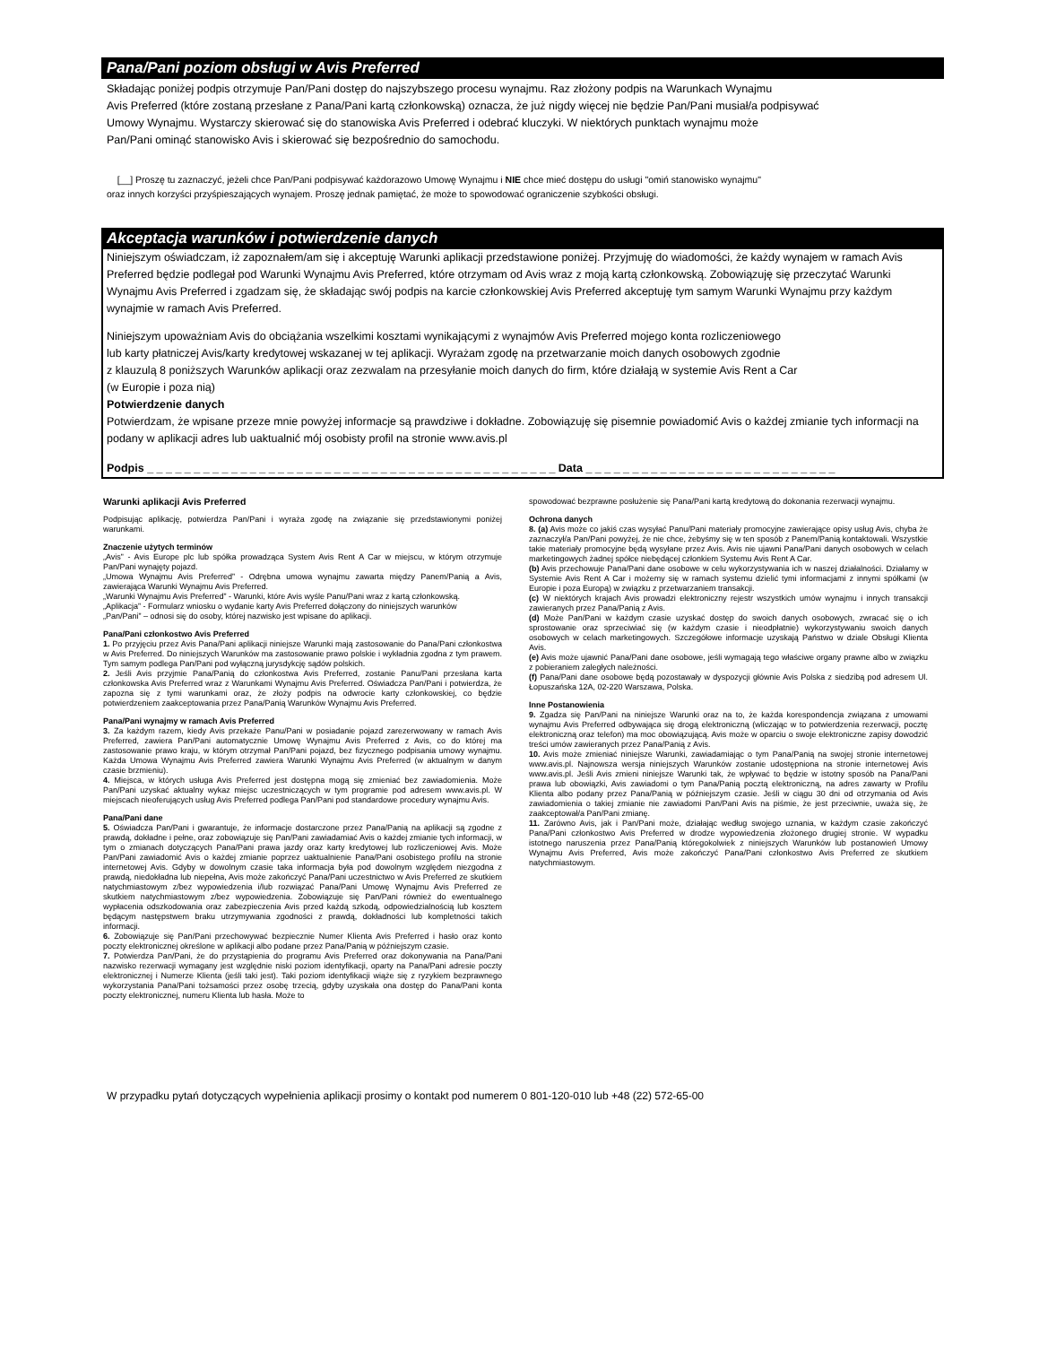Pana/Pani poziom obsługi w Avis Preferred
Składając poniżej podpis otrzymuje Pan/Pani dostęp do najszybszego procesu wynajmu. Raz złożony podpis na Warunkach Wynajmu
Avis Preferred (które zostaną przesłane z Pana/Pani kartą członkowską) oznacza, że już nigdy więcej nie będzie Pan/Pani musiał/a podpisywać
Umowy Wynajmu. Wystarczy skierować się do stanowiska Avis Preferred i odebrać kluczyki. W niektórych punktach wynajmu może
Pan/Pani ominąć stanowisko Avis i skierować się bezpośrednio do samochodu.
[__] Proszę tu zaznaczyć, jeżeli chce Pan/Pani podpisywać każdorazowo Umowę Wynajmu i NIE chce mieć dostępu do usługi "omiń stanowisko wynajmu"
oraz innych korzyści przyśpieszających wynajem. Proszę jednak pamiętać, że może to spowodować ograniczenie szybkości obsługi.
Akceptacja warunków i potwierdzenie danych
Niniejszym oświadczam, iż zapoznałem/am się i akceptuję Warunki aplikacji przedstawione poniżej. Przyjmuję do wiadomości, że każdy wynajem w ramach Avis Preferred będzie podlegał pod Warunki Wynajmu Avis Preferred, które otrzymam od Avis wraz z moją kartą członkowską. Zobowiązuję się przeczytać Warunki Wynajmu Avis Preferred i zgadzam się, że składając swój podpis na karcie członkowskiej Avis Preferred akceptuję tym samym Warunki Wynajmu przy każdym wynajmie w ramach Avis Preferred.
Niniejszym upoważniam Avis do obciążania wszelkimi kosztami wynikającymi z wynajmów Avis Preferred mojego konta rozliczeniowego
lub karty płatniczej Avis/karty kredytowej wskazanej w tej aplikacji. Wyrażam zgodę na przetwarzanie moich danych osobowych zgodnie
z klauzulą 8 poniższych Warunków aplikacji oraz zezwalam na przesyłanie moich danych do firm, które działają w systemie Avis Rent a Car
(w Europie i poza nią)
Potwierdzenie danych
Potwierdzam, że wpisane przeze mnie powyżej informacje są prawdziwe i dokładne. Zobowiązuję się pisemnie powiadomić Avis o każdej zmianie tych informacji na podany w aplikacji adres lub uaktualnić mój osobisty profil na stronie www.avis.pl
Podpis _ _ _ _ _ _ _ _ _ _ _ _ _ _ _ _ _ _ _ _ _ _ _ _ _ _ _ _ _ _ _ _ _ _ _ _ _ _ _ _ _ _ _ _ Data _ _ _ _ _ _ _ _ _ _ _ _ _ _ _ _ _ _ _ _ _ _ _ _ _ _ _
Warunki aplikacji Avis Preferred
Podpisując aplikację, potwierdza Pan/Pani i wyraża zgodę na związanie się przedstawionymi poniżej warunkami.
Znaczenie użytych terminów
„Avis” - Avis Europe plc lub spółka prowadząca System Avis Rent A Car w miejscu, w którym otrzymuje Pan/Pani wynajęty pojazd.
„Umowa Wynajmu Avis Preferred” - Odrębna umowa wynajmu zawarta między Panem/Panią a Avis, zawierająca Warunki Wynajmu Avis Preferred.
„Warunki Wynajmu Avis Preferred” - Warunki, które Avis wyśle Panu/Pani wraz z kartą członkowską.
„Aplikacja” - Formularz wniosku o wydanie karty Avis Preferred dołączony do niniejszych warunków
„Pan/Pani” – odnosi się do osoby, której nazwisko jest wpisane do aplikacji.
Pana/Pani członkostwo Avis Preferred
1. Po przyjęciu przez Avis Pana/Pani aplikacji niniejsze Warunki mają zastosowanie do Pana/Pani członkostwa w Avis Preferred. Do niniejszych Warunków ma zastosowanie prawo polskie i wykładnia zgodna z tym prawem. Tym samym podlega Pan/Pani pod wyłączną jurysdykcję sądów polskich.
2. Jeśli Avis przyjmie Pana/Panią do członkostwa Avis Preferred, zostanie Panu/Pani przesłana karta członkowska Avis Preferred wraz z Warunkami Wynajmu Avis Preferred. Oświadcza Pan/Pani i potwierdza, że zapozna się z tymi warunkami oraz, że złoży podpis na odwrocie karty członkowskiej, co będzie potwierdzeniem zaakceptowania przez Pana/Panią Warunków Wynajmu Avis Preferred.
Pana/Pani wynajmy w ramach Avis Preferred
3. Za każdym razem, kiedy Avis przekaże Panu/Pani w posiadanie pojazd zarezerwowany w ramach Avis Preferred, zawiera Pan/Pani automatycznie Umowę Wynajmu Avis Preferred z Avis, co do której ma zastosowanie prawo kraju, w którym otrzymał Pan/Pani pojazd, bez fizycznego podpisania umowy wynajmu. Każda Umowa Wynajmu Avis Preferred zawiera Warunki Wynajmu Avis Preferred (w aktualnym w danym czasie brzmieniu).
4. Miejsca, w których usługa Avis Preferred jest dostępna mogą się zmieniać bez zawiadomienia. Może Pan/Pani uzyskać aktualny wykaz miejsc uczestniczących w tym programie pod adresem www.avis.pl. W miejscach nieoferujących usług Avis Preferred podlega Pan/Pani pod standardowe procedury wynajmu Avis.
Pana/Pani dane
5. Oświadcza Pan/Pani i gwarantuje, że informacje dostarczone przez Pana/Panią na aplikacji są zgodne z prawdą, dokładne i pełne, oraz zobowiązuje się Pan/Pani zawiadamiać Avis o każdej zmianie tych informacji, w tym o zmianach dotyczących Pana/Pani prawa jazdy oraz karty kredytowej lub rozliczeniowej Avis. Może Pan/Pani zawiadomić Avis o każdej zmianie poprzez uaktualnienie Pana/Pani osobistego profilu na stronie internetowej Avis. Gdyby w dowolnym czasie taka informacja była pod dowolnym względem niezgodna z prawdą, niedokładna lub niepełna, Avis może zakończyć Pana/Pani uczestnictwo w Avis Preferred ze skutkiem natychmiastowym z/bez wypowiedzenia i/lub rozwiązać Pana/Pani Umowę Wynajmu Avis Preferred ze skutkiem natychmiastowym z/bez wypowiedzenia. Zobowiązuje się Pan/Pani również do ewentualnego wypłacenia odszkodowania oraz zabezpieczenia Avis przed każdą szkodą, odpowiedzialnością lub kosztem będącym następstwem braku utrzymywania zgodności z prawdą, dokładności lub kompletności takich informacji.
6. Zobowiązuje się Pan/Pani przechowywać bezpiecznie Numer Klienta Avis Preferred i hasło oraz konto poczty elektronicznej określone w aplikacji albo podane przez Pana/Panią w późniejszym czasie.
7. Potwierdza Pan/Pani, że do przystąpienia do programu Avis Preferred oraz dokonywania na Pana/Pani nazwisko rezerwacji wymagany jest względnie niski poziom identyfikacji, oparty na Pana/Pani adresie poczty elektronicznej i Numerze Klienta (jeśli taki jest). Taki poziom identyfikacji wiąże się z ryzykiem bezprawnego wykorzystania Pana/Pani tożsamości przez osobę trzecią, gdyby uzyskała ona dostęp do Pana/Pani konta poczty elektronicznej, numeru Klienta lub hasła. Może to
spowodować bezprawne posłużenie się Pana/Pani kartą kredytową do dokonania rezerwacji wynajmu.
Ochrona danych
8. (a) Avis może co jakiś czas wysyłać Panu/Pani materiały promocyjne zawierające opisy usług Avis, chyba że zaznaczył/a Pan/Pani powyżej, że nie chce, żebyśmy się w ten sposób z Panem/Panią kontaktowali. Wszystkie takie materiały promocyjne będą wysyłane przez Avis. Avis nie ujawni Pana/Pani danych osobowych w celach marketingowych żadnej spółce niebędącej członkiem Systemu Avis Rent A Car.
(b) Avis przechowuje Pana/Pani dane osobowe w celu wykorzystywania ich w naszej działalności. Działamy w Systemie Avis Rent A Car i możemy się w ramach systemu dzielić tymi informacjami z innymi spółkami (w Europie i poza Europą) w związku z przetwarzaniem transakcji.
(c) W niektórych krajach Avis prowadzi elektroniczny rejestr wszystkich umów wynajmu i innych transakcji zawieranych przez Pana/Panią z Avis.
(d) Może Pan/Pani w każdym czasie uzyskać dostęp do swoich danych osobowych, zwracać się o ich sprostowanie oraz sprzeciwiać się (w każdym czasie i nieodpłatnie) wykorzystywaniu swoich danych osobowych w celach marketingowych. Szczegółowe informacje uzyskają Państwo w dziale Obsługi Klienta Avis.
(e) Avis może ujawnić Pana/Pani dane osobowe, jeśli wymagają tego właściwe organy prawne albo w związku z pobieraniem zaległych należności.
(f) Pana/Pani dane osobowe będą pozostawały w dyspozycji głównie Avis Polska z siedzibą pod adresem Ul. Łopuszańska 12A, 02-220 Warszawa, Polska.
Inne Postanowienia
9. Zgadza się Pan/Pani na niniejsze Warunki oraz na to, że każda korespondencja związana z umowami wynajmu Avis Preferred odbywająca się drogą elektroniczną (wliczając w to potwierdzenia rezerwacji, pocztę elektroniczną oraz telefon) ma moc obowiązującą. Avis może w oparciu o swoje elektroniczne zapisy dowodzić treści umów zawieranych przez Pana/Panią z Avis.
10. Avis może zmieniać niniejsze Warunki, zawiadamiając o tym Pana/Panią na swojej stronie internetowej www.avis.pl. Najnowsza wersja niniejszych Warunków zostanie udostępniona na stronie internetowej Avis www.avis.pl. Jeśli Avis zmieni niniejsze Warunki tak, że wpływać to będzie w istotny sposób na Pana/Pani prawa lub obowiązki, Avis zawiadomi o tym Pana/Panią pocztą elektroniczną, na adres zawarty w Profilu Klienta albo podany przez Pana/Panią w późniejszym czasie. Jeśli w ciągu 30 dni od otrzymania od Avis zawiadomienia o takiej zmianie nie zawiadomi Pan/Pani Avis na piśmie, że jest przeciwnie, uważa się, że zaakceptował/a Pan/Pani zmianę.
11. Zarówno Avis, jak i Pan/Pani może, działając według swojego uznania, w każdym czasie zakończyć Pana/Pani członkostwo Avis Preferred w drodze wypowiedzenia złożonego drugiej stronie. W wypadku istotnego naruszenia przez Pana/Panią któregokolwiek z niniejszych Warunków lub postanowień Umowy Wynajmu Avis Preferred, Avis może zakończyć Pana/Pani członkostwo Avis Preferred ze skutkiem natychmiastowym.
W przypadku pytań dotyczących wypełnienia aplikacji prosimy o kontakt pod numerem 0 801-120-010 lub +48 (22) 572-65-00